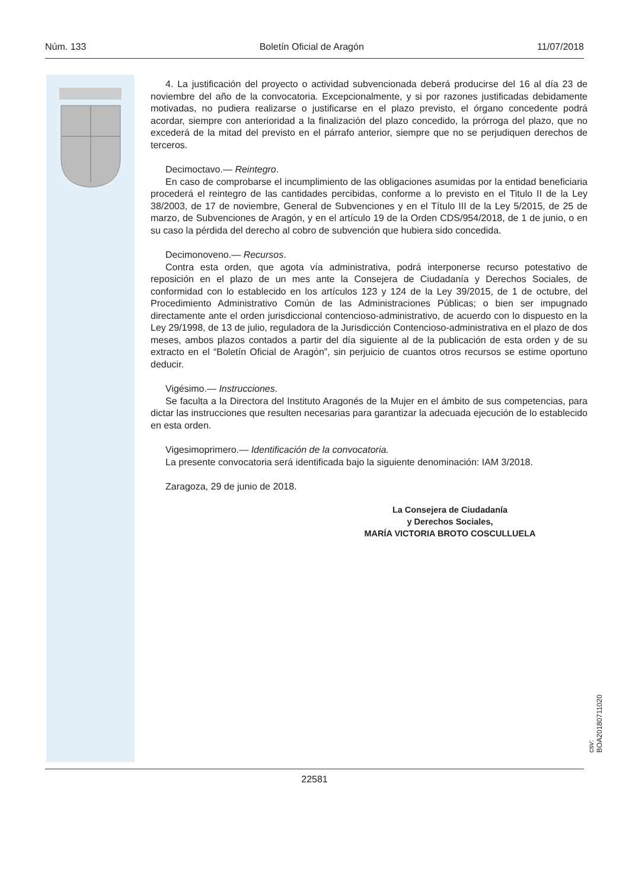Núm. 133 Boletín Oficial de Aragón 11/07/2018
4. La justificación del proyecto o actividad subvencionada deberá producirse del 16 al día 23 de noviembre del año de la convocatoria. Excepcionalmente, y si por razones justificadas debidamente motivadas, no pudiera realizarse o justificarse en el plazo previsto, el órgano concedente podrá acordar, siempre con anterioridad a la finalización del plazo concedido, la prórroga del plazo, que no excederá de la mitad del previsto en el párrafo anterior, siempre que no se perjudiquen derechos de terceros.
Decimoctavo.— Reintegro.
En caso de comprobarse el incumplimiento de las obligaciones asumidas por la entidad beneficiaria procederá el reintegro de las cantidades percibidas, conforme a lo previsto en el Titulo II de la Ley 38/2003, de 17 de noviembre, General de Subvenciones y en el Título III de la Ley 5/2015, de 25 de marzo, de Subvenciones de Aragón, y en el artículo 19 de la Orden CDS/954/2018, de 1 de junio, o en su caso la pérdida del derecho al cobro de subvención que hubiera sido concedida.
Decimonoveno.— Recursos.
Contra esta orden, que agota vía administrativa, podrá interponerse recurso potestativo de reposición en el plazo de un mes ante la Consejera de Ciudadanía y Derechos Sociales, de conformidad con lo establecido en los artículos 123 y 124 de la Ley 39/2015, de 1 de octubre, del Procedimiento Administrativo Común de las Administraciones Públicas; o bien ser impugnado directamente ante el orden jurisdiccional contencioso-administrativo, de acuerdo con lo dispuesto en la Ley 29/1998, de 13 de julio, reguladora de la Jurisdicción Contencioso-administrativa en el plazo de dos meses, ambos plazos contados a partir del día siguiente al de la publicación de esta orden y de su extracto en el “Boletín Oficial de Aragón”, sin perjuicio de cuantos otros recursos se estime oportuno deducir.
Vigésimo.— Instrucciones.
Se faculta a la Directora del Instituto Aragonés de la Mujer en el ámbito de sus competencias, para dictar las instrucciones que resulten necesarias para garantizar la adecuada ejecución de lo establecido en esta orden.
Vigesimoprimero.— Identificación de la convocatoria.
La presente convocatoria será identificada bajo la siguiente denominación: IAM 3/2018.
Zaragoza, 29 de junio de 2018.
La Consejera de Ciudadanía
y Derechos Sociales,
MARÍA VICTORIA BROTO COSCULLUELA
csv: BOA20180711020
22581